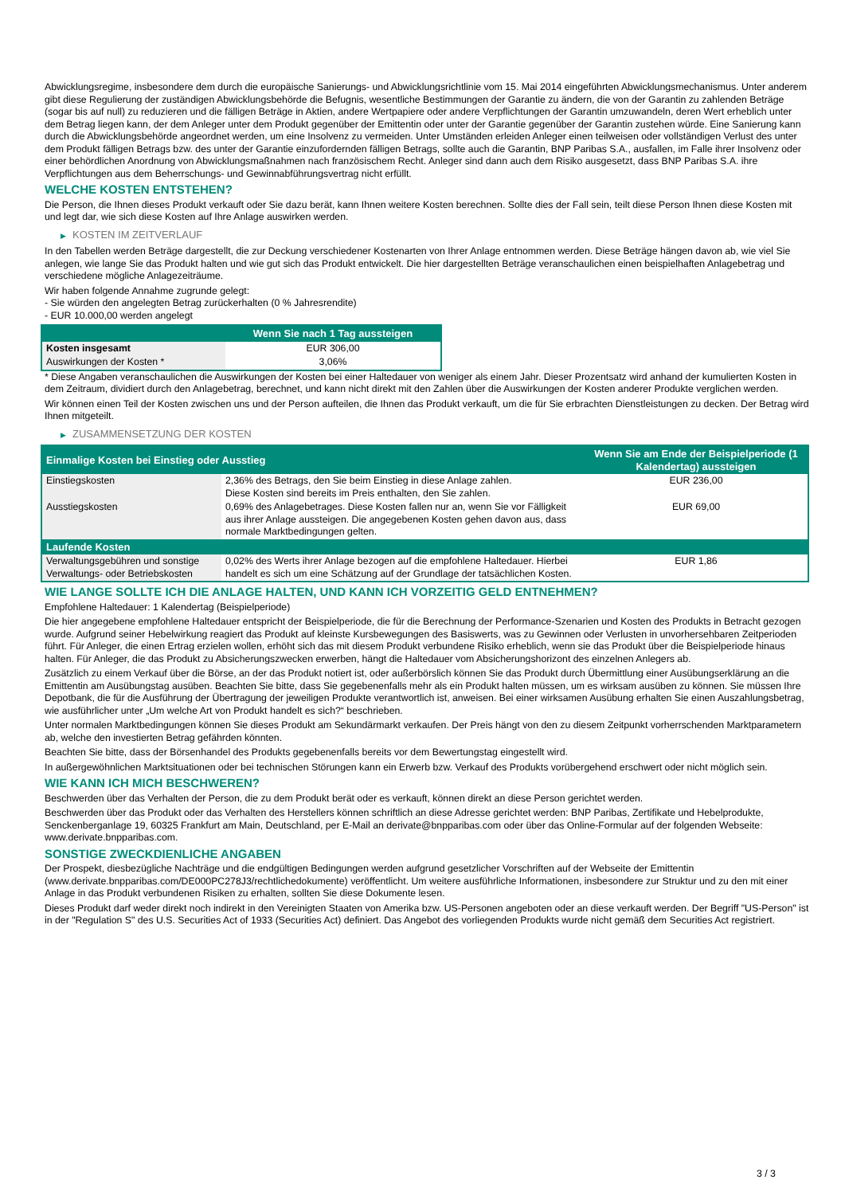Abwicklungsregime, insbesondere dem durch die europäische Sanierungs- und Abwicklungsrichtlinie vom 15. Mai 2014 eingeführten Abwicklungsmechanismus. Unter anderem gibt diese Regulierung der zuständigen Abwicklungsbehörde die Befugnis, wesentliche Bestimmungen der Garantie zu ändern, die von der Garantin zu zahlenden Beträge (sogar bis auf null) zu reduzieren und die fälligen Beträge in Aktien, andere Wertpapiere oder andere Verpflichtungen der Garantin umzuwandeln, deren Wert erheblich unter dem Betrag liegen kann, der dem Anleger unter dem Produkt gegenüber der Emittentin oder unter der Garantie gegenüber der Garantin zustehen würde. Eine Sanierung kann durch die Abwicklungsbehörde angeordnet werden, um eine Insolvenz zu vermeiden. Unter Umständen erleiden Anleger einen teilweisen oder vollständigen Verlust des unter dem Produkt fälligen Betrags bzw. des unter der Garantie einzufordernden fälligen Betrags, sollte auch die Garantin, BNP Paribas S.A., ausfallen, im Falle ihrer Insolvenz oder einer behördlichen Anordnung von Abwicklungsmaßnahmen nach französischem Recht. Anleger sind dann auch dem Risiko ausgesetzt, dass BNP Paribas S.A. ihre Verpflichtungen aus dem Beherrschungs- und Gewinnabführungsvertrag nicht erfüllt.
WELCHE KOSTEN ENTSTEHEN?
Die Person, die Ihnen dieses Produkt verkauft oder Sie dazu berät, kann Ihnen weitere Kosten berechnen. Sollte dies der Fall sein, teilt diese Person Ihnen diese Kosten mit und legt dar, wie sich diese Kosten auf Ihre Anlage auswirken werden.
▶ KOSTEN IM ZEITVERLAUF
In den Tabellen werden Beträge dargestellt, die zur Deckung verschiedener Kostenarten von Ihrer Anlage entnommen werden. Diese Beträge hängen davon ab, wie viel Sie anlegen, wie lange Sie das Produkt halten und wie gut sich das Produkt entwickelt. Die hier dargestellten Beträge veranschaulichen einen beispielhaften Anlagebetrag und verschiedene mögliche Anlagezeiträume.
Wir haben folgende Annahme zugrunde gelegt:
- Sie würden den angelegten Betrag zurückerhalten (0 % Jahresrendite)
- EUR 10.000,00 werden angelegt
| | Wenn Sie nach 1 Tag aussteigen |
| --- | --- |
| Kosten insgesamt | EUR 306,00 |
| Auswirkungen der Kosten * | 3,06% |
* Diese Angaben veranschaulichen die Auswirkungen der Kosten bei einer Haltedauer von weniger als einem Jahr. Dieser Prozentsatz wird anhand der kumulierten Kosten in dem Zeitraum, dividiert durch den Anlagebetrag, berechnet, und kann nicht direkt mit den Zahlen über die Auswirkungen der Kosten anderer Produkte verglichen werden.
Wir können einen Teil der Kosten zwischen uns und der Person aufteilen, die Ihnen das Produkt verkauft, um die für Sie erbrachten Dienstleistungen zu decken. Der Betrag wird Ihnen mitgeteilt.
▶ ZUSAMMENSETZUNG DER KOSTEN
| Einmalige Kosten bei Einstieg oder Ausstieg | | Wenn Sie am Ende der Beispielperiode (1 Kalendertag) aussteigen |
| --- | --- | --- |
| Einstiegskosten | 2,36% des Betrags, den Sie beim Einstieg in diese Anlage zahlen. Diese Kosten sind bereits im Preis enthalten, den Sie zahlen. | EUR 236,00 |
| Ausstiegskosten | 0,69% des Anlagebetrages. Diese Kosten fallen nur an, wenn Sie vor Fälligkeit aus ihrer Anlage aussteigen. Die angegebenen Kosten gehen davon aus, dass normale Marktbedingungen gelten. | EUR 69,00 |
| Laufende Kosten | | |
| Verwaltungsgebühren und sonstige Verwaltungs- oder Betriebskosten | 0,02% des Werts ihrer Anlage bezogen auf die empfohlene Haltedauer. Hierbei handelt es sich um eine Schätzung auf der Grundlage der tatsächlichen Kosten. | EUR 1,86 |
WIE LANGE SOLLTE ICH DIE ANLAGE HALTEN, UND KANN ICH VORZEITIG GELD ENTNEHMEN?
Empfohlene Haltedauer: 1 Kalendertag (Beispielperiode)
Die hier angegebene empfohlene Haltedauer entspricht der Beispielperiode, die für die Berechnung der Performance-Szenarien und Kosten des Produkts in Betracht gezogen wurde. Aufgrund seiner Hebelwirkung reagiert das Produkt auf kleinste Kursbewegungen des Basiswerts, was zu Gewinnen oder Verlusten in unvorhersehbaren Zeitperioden führt. Für Anleger, die einen Ertrag erzielen wollen, erhöht sich das mit diesem Produkt verbundene Risiko erheblich, wenn sie das Produkt über die Beispielperiode hinaus halten. Für Anleger, die das Produkt zu Absicherungszwecken erwerben, hängt die Haltedauer vom Absicherungshorizont des einzelnen Anlegers ab.
Zusätzlich zu einem Verkauf über die Börse, an der das Produkt notiert ist, oder außerbörslich können Sie das Produkt durch Übermittlung einer Ausübungserklärung an die Emittentin am Ausübungstag ausüben. Beachten Sie bitte, dass Sie gegebenenfalls mehr als ein Produkt halten müssen, um es wirksam ausüben zu können. Sie müssen Ihre Depotbank, die für die Ausführung der Übertragung der jeweiligen Produkte verantwortlich ist, anweisen. Bei einer wirksamen Ausübung erhalten Sie einen Auszahlungsbetrag, wie ausführlicher unter „Um welche Art von Produkt handelt es sich?“ beschrieben.
Unter normalen Marktbedingungen können Sie dieses Produkt am Sekundärmarkt verkaufen. Der Preis hängt von den zu diesem Zeitpunkt vorherrschenden Marktparametern ab, welche den investierten Betrag gefährden könnten.
Beachten Sie bitte, dass der Börsenhandel des Produkts gegebenenfalls bereits vor dem Bewertungstag eingestellt wird.
In außergewöhnlichen Marktsituationen oder bei technischen Störungen kann ein Erwerb bzw. Verkauf des Produkts vorübergehend erschwert oder nicht möglich sein.
WIE KANN ICH MICH BESCHWEREN?
Beschwerden über das Verhalten der Person, die zu dem Produkt berät oder es verkauft, können direkt an diese Person gerichtet werden.
Beschwerden über das Produkt oder das Verhalten des Herstellers können schriftlich an diese Adresse gerichtet werden: BNP Paribas, Zertifikate und Hebelprodukte, Senckenberganlage 19, 60325 Frankfurt am Main, Deutschland, per E-Mail an derivate@bnpparibas.com oder über das Online-Formular auf der folgenden Webseite: www.derivate.bnpparibas.com.
SONSTIGE ZWECKDIENLICHE ANGABEN
Der Prospekt, diesbezügliche Nachträge und die endgültigen Bedingungen werden aufgrund gesetzlicher Vorschriften auf der Webseite der Emittentin (www.derivate.bnpparibas.com/DE000PC278J3/rechtlichedokumente) veröffentlicht. Um weitere ausführliche Informationen, insbesondere zur Struktur und zu den mit einer Anlage in das Produkt verbundenen Risiken zu erhalten, sollten Sie diese Dokumente lesen.
Dieses Produkt darf weder direkt noch indirekt in den Vereinigten Staaten von Amerika bzw. US-Personen angeboten oder an diese verkauft werden. Der Begriff "US-Person" ist in der "Regulation S" des U.S. Securities Act of 1933 (Securities Act) definiert. Das Angebot des vorliegenden Produkts wurde nicht gemäß dem Securities Act registriert.
3 / 3